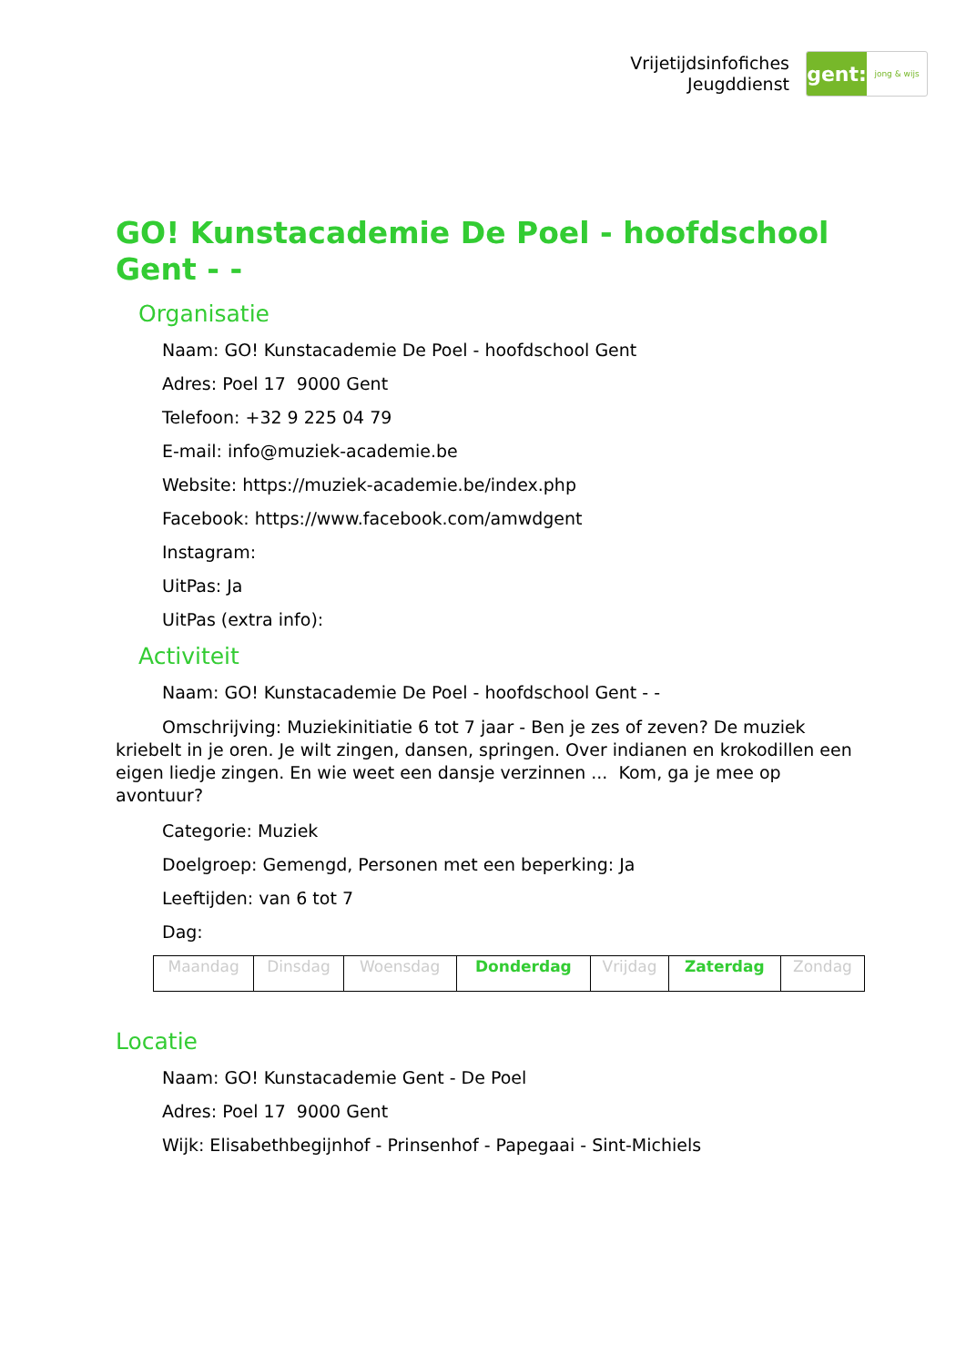Vrijetijdsinfofiches
Jeugddienst
gent:
jong & wijs
GO! Kunstacademie De Poel - hoofdschool Gent - -
Organisatie
Naam: GO! Kunstacademie De Poel - hoofdschool Gent
Adres: Poel 17 9000 Gent
Telefoon: +32 9 225 04 79
E-mail: info@muziek-academie.be
Website: https://muziek-academie.be/index.php
Facebook: https://www.facebook.com/amwdgent
Instagram:
UitPas: Ja
UitPas (extra info):
Activiteit
Naam: GO! Kunstacademie De Poel - hoofdschool Gent - -
Omschrijving: Muziekinitiatie 6 tot 7 jaar - Ben je zes of zeven? De muziek kriebelt in je oren. Je wilt zingen, dansen, springen. Over indianen en krokodillen een eigen liedje zingen. En wie weet een dansje verzinnen ... Kom, ga je mee op avontuur?
Categorie: Muziek
Doelgroep: Gemengd, Personen met een beperking: Ja
Leeftijden: van 6 tot 7
Dag:
| Maandag | Dinsdag | Woensdag | Donderdag | Vrijdag | Zaterdag | Zondag |
Locatie
Naam: GO! Kunstacademie Gent - De Poel
Adres: Poel 17 9000 Gent
Wijk: Elisabethbegijnhof - Prinsenhof - Papegaai - Sint-Michiels